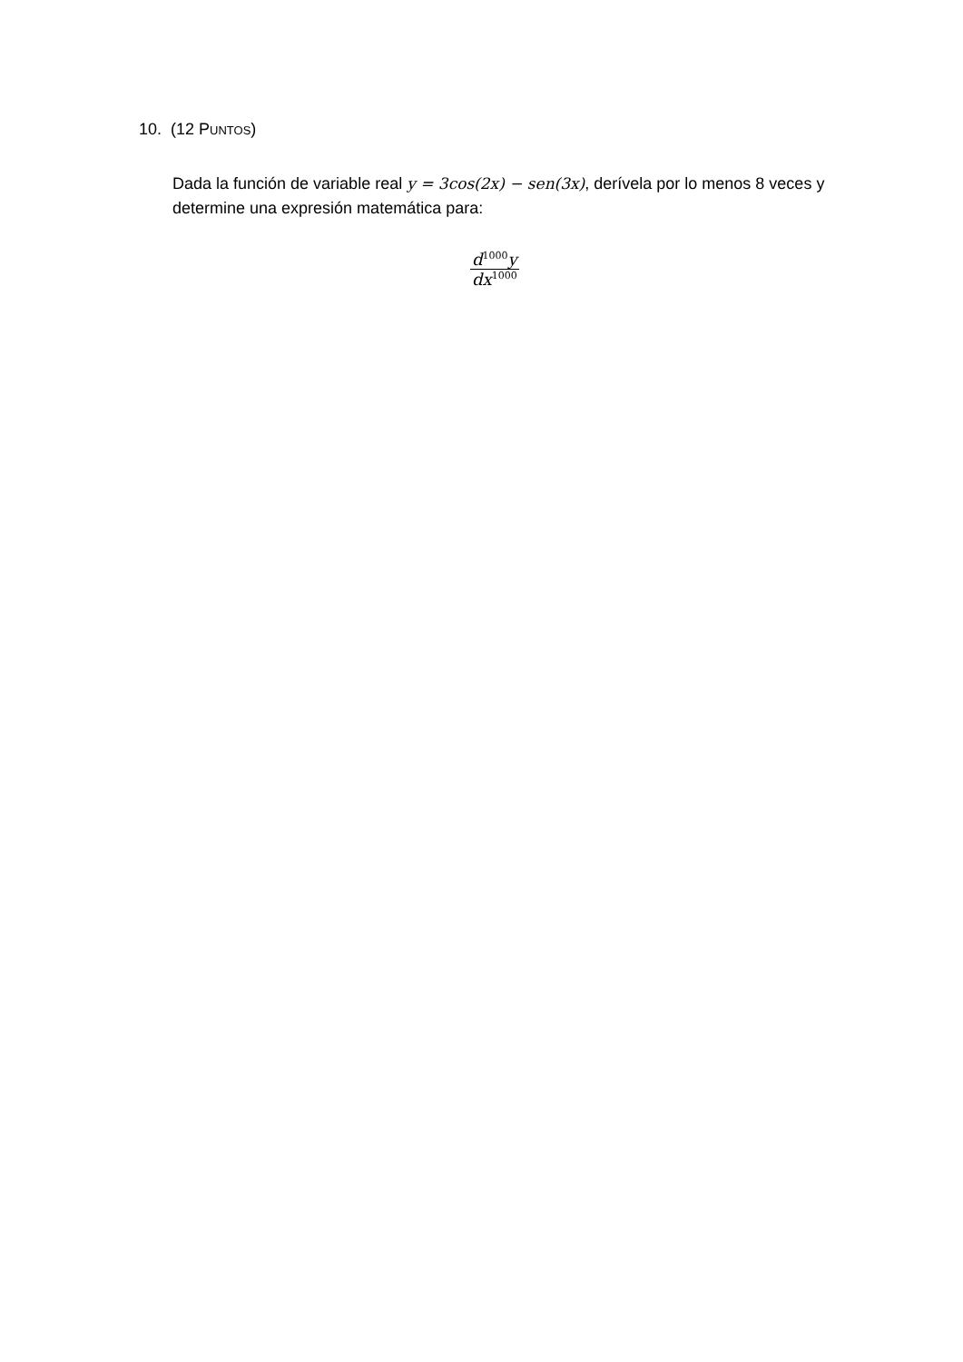10. (12 PUNTOS)
Dada la función de variable real y = 3cos(2x) − sen(3x), derívela por lo menos 8 veces y determine una expresión matemática para:
d<sup>1000</sup>y
dx<sup>1000</sup>